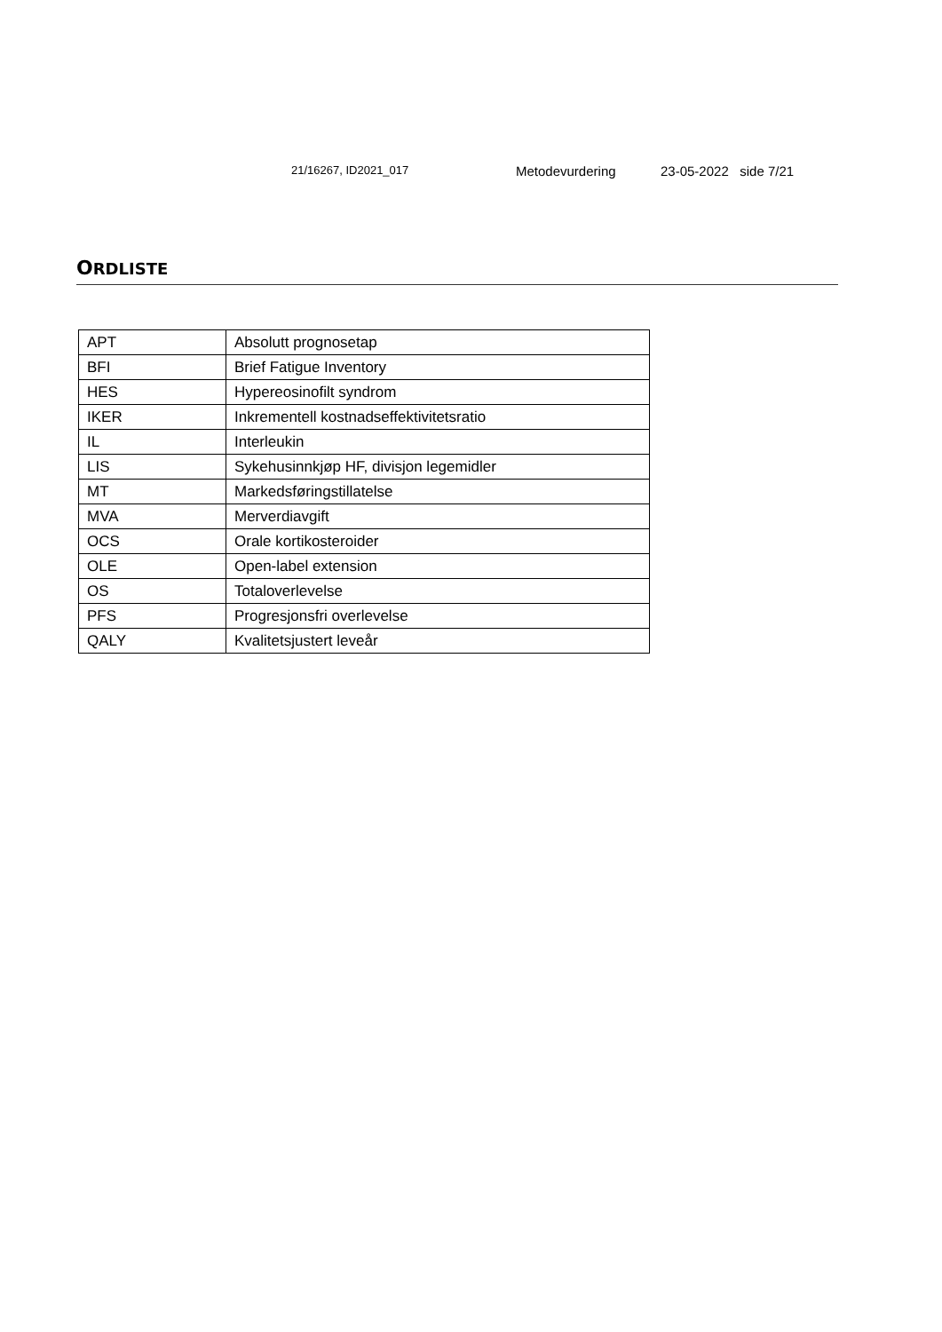21/16267, ID2021_017 Metodevurdering 23-05-2022 side 7/21
ORDLISTE
| APT | Absolutt prognosetap |
| BFI | Brief Fatigue Inventory |
| HES | Hypereosinofilt syndrom |
| IKER | Inkrementell kostnadseffektivitetsratio |
| IL | Interleukin |
| LIS | Sykehusinnkjøp HF, divisjon legemidler |
| MT | Markedsføringstillatelse |
| MVA | Merverdiavgift |
| OCS | Orale kortikosteroider |
| OLE | Open-label extension |
| OS | Totaloverlevelse |
| PFS | Progresjonsfri overlevelse |
| QALY | Kvalitetsjustert leveår |